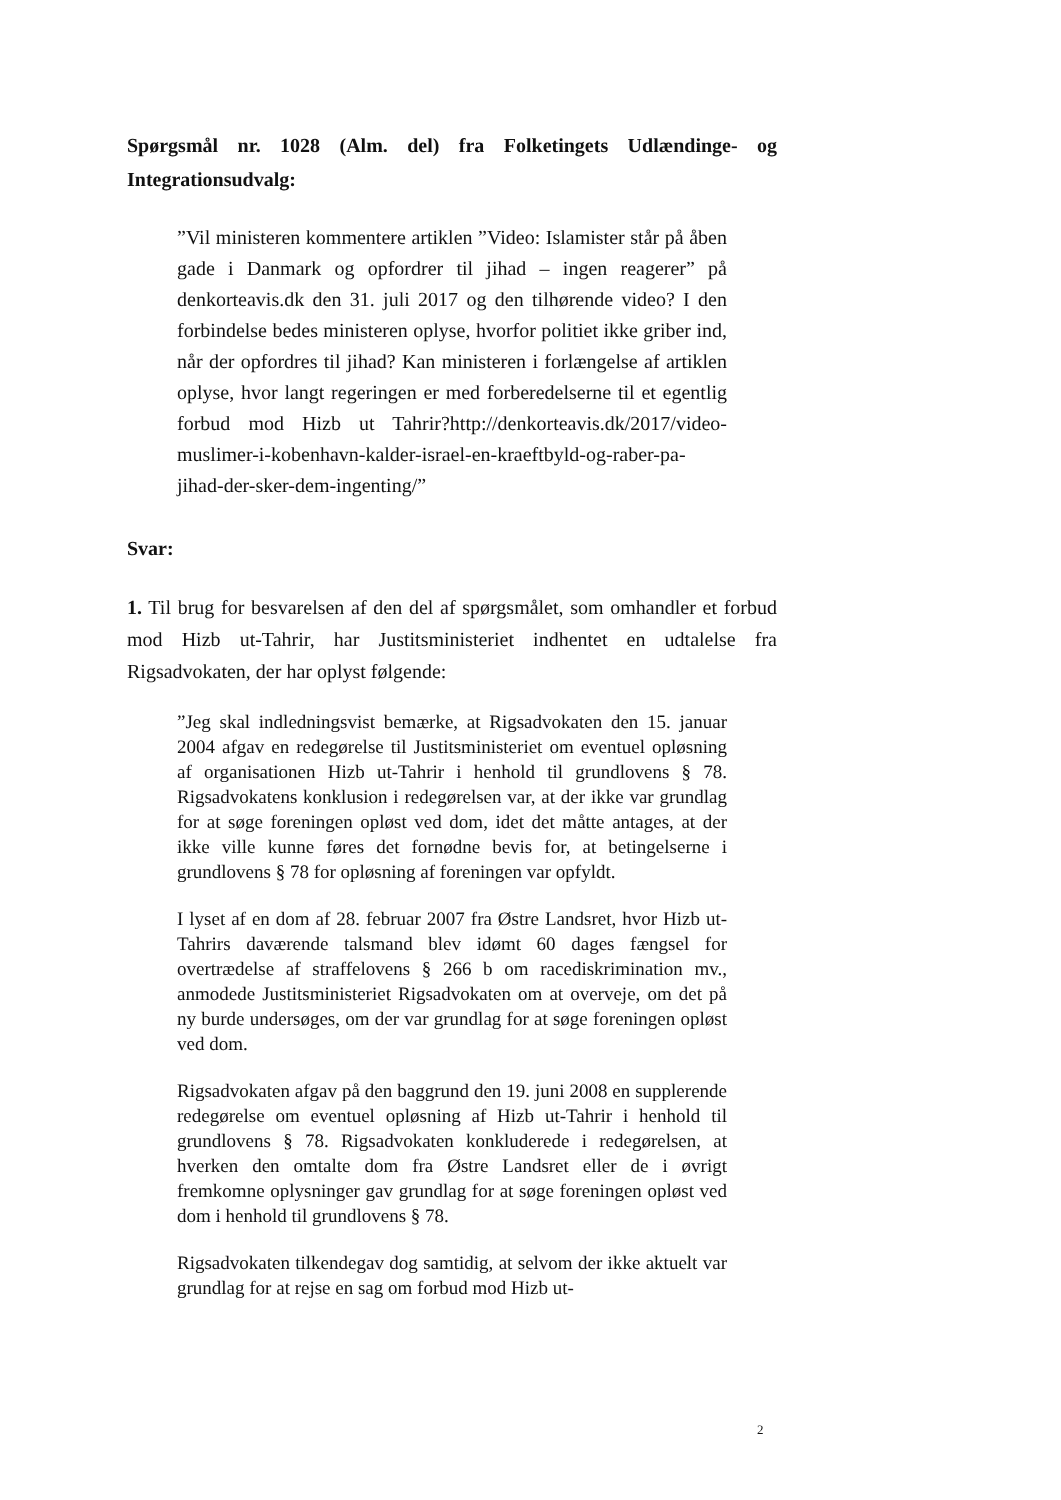Spørgsmål nr. 1028 (Alm. del) fra Folketingets Udlændinge- og Integrationsudvalg:
”Vil ministeren kommentere artiklen ”Video: Islamister står på åben gade i Danmark og opfordrer til jihad – ingen reagerer” på denkorteavis.dk den 31. juli 2017 og den tilhørende video? I den forbindelse bedes ministeren oplyse, hvorfor politiet ikke griber ind, når der opfordres til jihad? Kan ministeren i forlængelse af artiklen oplyse, hvor langt regeringen er med forberedelserne til et egentlig forbud mod Hizb ut Tahrir?http://denkorteavis.dk/2017/video-muslimer-i-kobenhavn-kalder-israel-en-kraeftbyld-og-raber-pa-jihad-der-sker-dem-ingenting/”
Svar:
1. Til brug for besvarelsen af den del af spørgsmålet, som omhandler et forbud mod Hizb ut-Tahrir, har Justitsministeriet indhentet en udtalelse fra Rigsadvokaten, der har oplyst følgende:
”Jeg skal indledningsvist bemærke, at Rigsadvokaten den 15. januar 2004 afgav en redegørelse til Justitsministeriet om eventuel opløsning af organisationen Hizb ut-Tahrir i henhold til grundlovens § 78. Rigsadvokatens konklusion i redegørelsen var, at der ikke var grundlag for at søge foreningen opløst ved dom, idet det måtte antages, at der ikke ville kunne føres det fornødne bevis for, at betingelserne i grundlovens § 78 for opløsning af foreningen var opfyldt.
I lyset af en dom af 28. februar 2007 fra Østre Landsret, hvor Hizb ut-Tahrirs daværende talsmand blev idømt 60 dages fængsel for overtrædelse af straffelovens § 266 b om racediskrimination mv., anmodede Justitsministeriet Rigsadvokaten om at overveje, om det på ny burde undersøges, om der var grundlag for at søge foreningen opløst ved dom.
Rigsadvokaten afgav på den baggrund den 19. juni 2008 en supplerende redegørelse om eventuel opløsning af Hizb ut-Tahrir i henhold til grundlovens § 78. Rigsadvokaten konkluderede i redegørelsen, at hverken den omtalte dom fra Østre Landsret eller de i øvrigt fremkomne oplysninger gav grundlag for at søge foreningen opløst ved dom i henhold til grundlovens § 78.
Rigsadvokaten tilkendegav dog samtidig, at selvom der ikke aktuelt var grundlag for at rejse en sag om forbud mod Hizb ut-
2